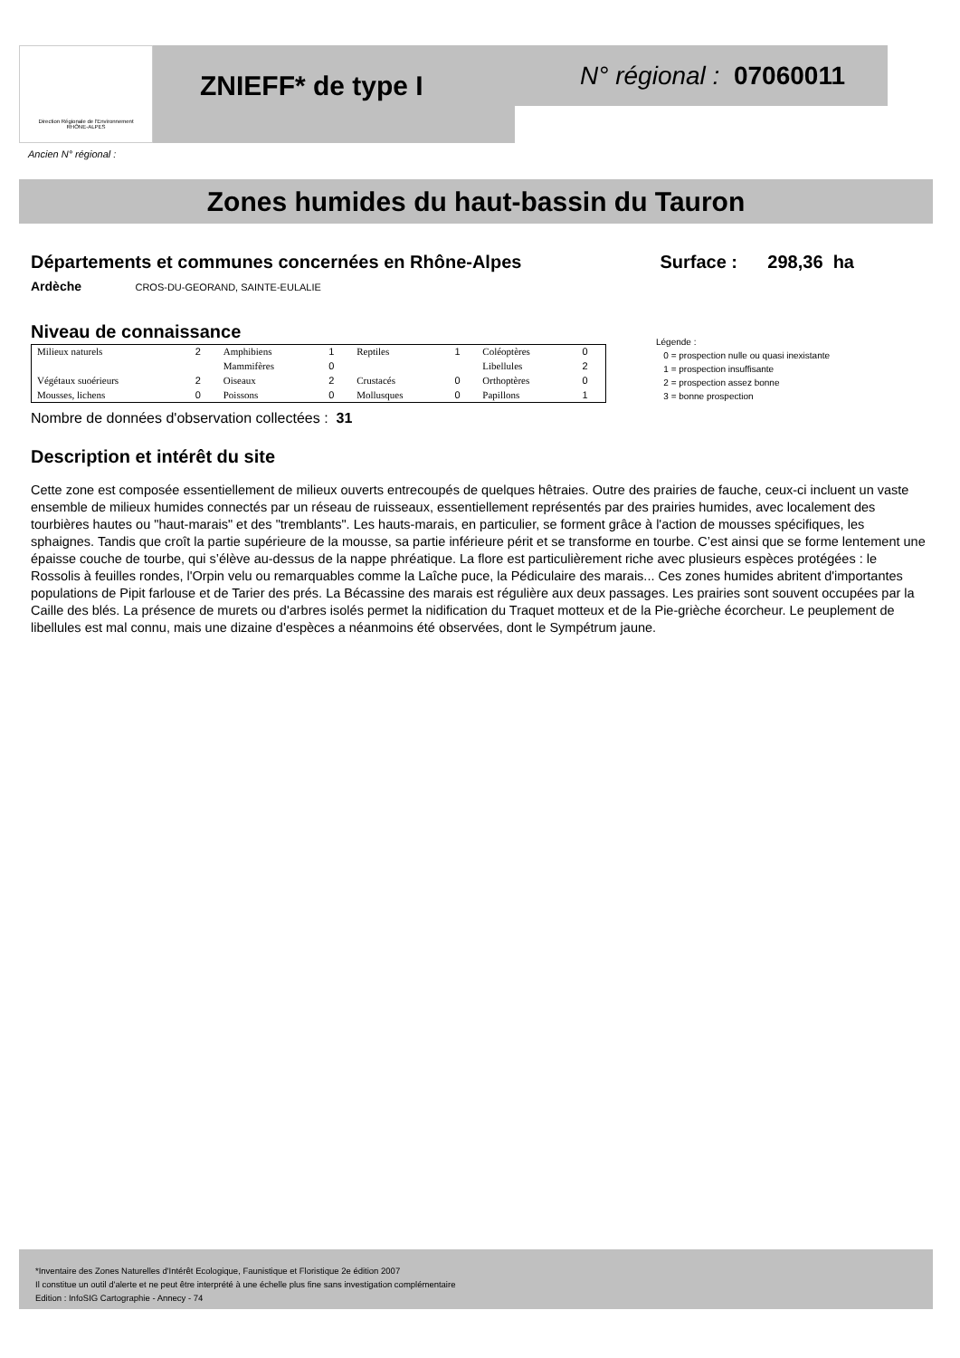Direction Régionale de l'Environnement
RHÔNE-ALPES
ZNIEFF* de type I N° régional : 07060011
Ancien N° régional :
Zones humides du haut-bassin du Tauron
Départements et communes concernées en Rhône-Alpes
Surface : 298,36 ha
Ardèche CROS-DU-GEORAND, SAINTE-EULALIE
Niveau de connaissance
| Milieux naturels | 2 | Amphibiens | 1 | Reptiles | 1 | Coléoptères | 0 |
| | | Mammifères | 0 | | | Libellules | 2 |
| Végétaux suoérieurs | 2 | Oiseaux | 2 | Crustacés | 0 | Orthoptères | 0 |
| Mousses, lichens | 0 | Poissons | 0 | Mollusques | 0 | Papillons | 1 |
Légende :
0 = prospection nulle ou quasi inexistante
1 = prospection insuffisante
2 = prospection assez bonne
3 = bonne prospection
Nombre de données d'observation collectées : 31
Description et intérêt du site
Cette zone est composée essentiellement de milieux ouverts entrecoupés de quelques hêtraies. Outre des prairies de fauche, ceux-ci incluent un vaste ensemble de milieux humides connectés par un réseau de ruisseaux, essentiellement représentés par des prairies humides, avec localement des tourbières hautes ou "haut-marais" et des "tremblants". Les hauts-marais, en particulier, se forment grâce à l'action de mousses spécifiques, les sphaignes. Tandis que croît la partie supérieure de la mousse, sa partie inférieure périt et se transforme en tourbe. C’est ainsi que se forme lentement une épaisse couche de tourbe, qui s’élève au-dessus de la nappe phréatique. La flore est particulièrement riche avec plusieurs espèces protégées : le Rossolis à feuilles rondes, l'Orpin velu ou remarquables comme la Laîche puce, la Pédiculaire des marais... Ces zones humides abritent d'importantes populations de Pipit farlouse et de Tarier des prés. La Bécassine des marais est régulière aux deux passages. Les prairies sont souvent occupées par la Caille des blés. La présence de murets ou d'arbres isolés permet la nidification du Traquet motteux et de la Pie-grièche écorcheur. Le peuplement de libellules est mal connu, mais une dizaine d'espèces a néanmoins été observées, dont le Sympétrum jaune.
*Inventaire des Zones Naturelles d'Intérêt Ecologique, Faunistique et Floristique 2e édition 2007
Il constitue un outil d'alerte et ne peut être interprété à une échelle plus fine sans investigation complémentaire
Edition : InfoSIG Cartographie - Annecy - 74